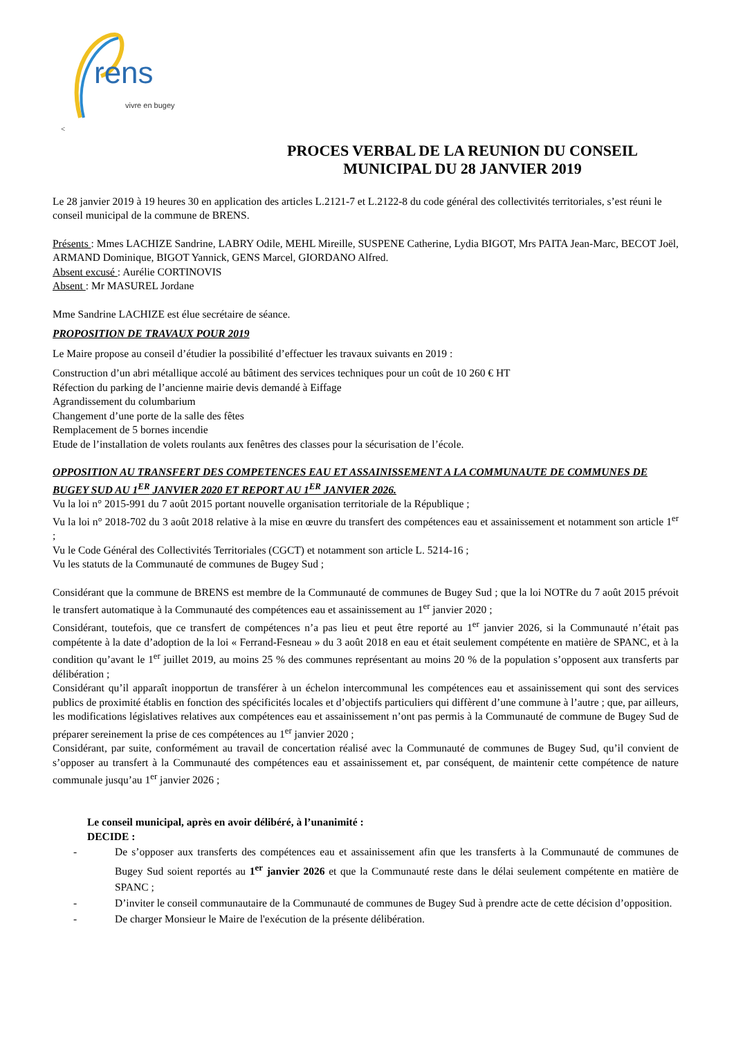rens
vivre en bugey
<
PROCES VERBAL DE LA REUNION DU CONSEIL
MUNICIPAL DU 28 JANVIER 2019
Le 28 janvier 2019 à 19 heures 30 en application des articles L.2121-7 et L.2122-8 du code général des collectivités territoriales, s’est réuni le conseil municipal de la commune de BRENS.
Présents : Mmes LACHIZE Sandrine, LABRY Odile, MEHL Mireille, SUSPENE Catherine, Lydia BIGOT, Mrs PAITA Jean-Marc, BECOT Joël, ARMAND Dominique, BIGOT Yannick, GENS Marcel, GIORDANO Alfred.
Absent excusé : Aurélie CORTINOVIS
Absent : Mr MASUREL Jordane
Mme Sandrine LACHIZE est élue secrétaire de séance.
PROPOSITION DE TRAVAUX POUR 2019
Le Maire propose au conseil d’étudier la possibilité d’effectuer les travaux suivants en 2019 :
Construction d’un abri métallique accolé au bâtiment des services techniques pour un coût de 10 260 € HT
Réfection du parking de l’ancienne mairie devis demandé à Eiffage
Agrandissement du columbarium
Changement d’une porte de la salle des fêtes
Remplacement de 5 bornes incendie
Etude de l’installation de volets roulants aux fenêtres des classes pour la sécurisation de l’école.
OPPOSITION AU TRANSFERT DES COMPETENCES EAU ET ASSAINISSEMENT A LA COMMUNAUTE DE COMMUNES DE BUGEY SUD AU 1<sup>ER</sup> JANVIER 2020 ET REPORT AU 1<sup>ER</sup> JANVIER 2026.
Vu la loi n° 2015-991 du 7 août 2015 portant nouvelle organisation territoriale de la République ;
Vu la loi n° 2018-702 du 3 août 2018 relative à la mise en œuvre du transfert des compétences eau et assainissement et notamment son article 1<sup>er</sup> ;
Vu le Code Général des Collectivités Territoriales (CGCT) et notamment son article L. 5214-16 ;
Vu les statuts de la Communauté de communes de Bugey Sud ;
Considérant que la commune de BRENS est membre de la Communauté de communes de Bugey Sud ; que la loi NOTRe du 7 août 2015 prévoit le transfert automatique à la Communauté des compétences eau et assainissement au 1<sup>er</sup> janvier 2020 ;
Considérant, toutefois, que ce transfert de compétences n’a pas lieu et peut être reporté au 1<sup>er</sup> janvier 2026, si la Communauté n’était pas compétente à la date d’adoption de la loi « Ferrand-Fesneau » du 3 août 2018 en eau et était seulement compétente en matière de SPANC, et à la condition qu’avant le 1<sup>er</sup> juillet 2019, au moins 25 % des communes représentant au moins 20 % de la population s’opposent aux transferts par délibération ;
Considérant qu’il apparaît inopportun de transférer à un échelon intercommunal les compétences eau et assainissement qui sont des services publics de proximité établis en fonction des spécificités locales et d’objectifs particuliers qui diffèrent d’une commune à l’autre ; que, par ailleurs, les modifications législatives relatives aux compétences eau et assainissement n’ont pas permis à la Communauté de commune de Bugey Sud de préparer sereinement la prise de ces compétences au 1<sup>er</sup> janvier 2020 ;
Considérant, par suite, conformément au travail de concertation réalisé avec la Communauté de communes de Bugey Sud, qu’il convient de s’opposer au transfert à la Communauté des compétences eau et assainissement et, par conséquent, de maintenir cette compétence de nature communale jusqu’au 1<sup>er</sup> janvier 2026 ;
Le conseil municipal, après en avoir délibéré, à l’unanimité :
DECIDE :
- De s’opposer aux transferts des compétences eau et assainissement afin que les transferts à la Communauté de communes de Bugey Sud soient reportés au 1<sup>er</sup> janvier 2026 et que la Communauté reste dans le délai seulement compétente en matière de SPANC ;
- D’inviter le conseil communautaire de la Communauté de communes de Bugey Sud à prendre acte de cette décision d’opposition.
- De charger Monsieur le Maire de l'exécution de la présente délibération.